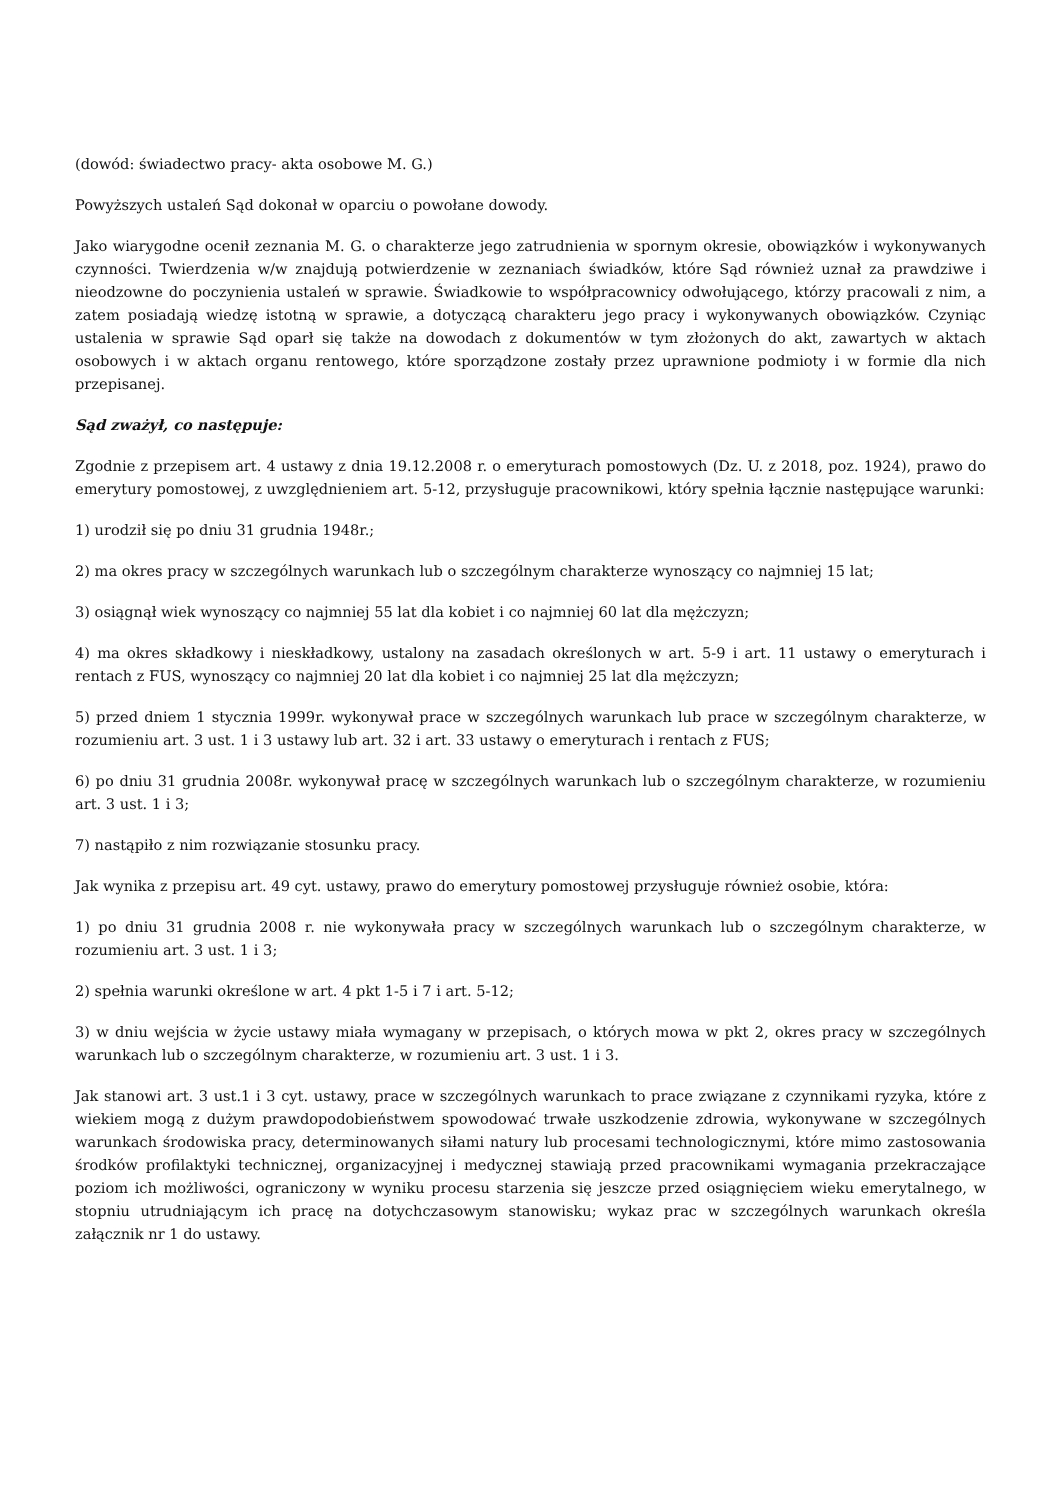(dowód: świadectwo pracy- akta osobowe M. G.)
Powyższych ustaleń Sąd dokonał w oparciu o powołane dowody.
Jako wiarygodne ocenił zeznania M. G. o charakterze jego zatrudnienia w spornym okresie, obowiązków i wykonywanych czynności. Twierdzenia w/w znajdują potwierdzenie w zeznaniach świadków, które Sąd również uznał za prawdziwe i nieodzowne do poczynienia ustaleń w sprawie. Świadkowie to współpracownicy odwołującego, którzy pracowali z nim, a zatem posiadają wiedzę istotną w sprawie, a dotyczącą charakteru jego pracy i wykonywanych obowiązków. Czyniąc ustalenia w sprawie Sąd oparł się także na dowodach z dokumentów w tym złożonych do akt, zawartych w aktach osobowych i w aktach organu rentowego, które sporządzone zostały przez uprawnione podmioty i w formie dla nich przepisanej.
Sąd zważył, co następuje:
Zgodnie z przepisem art. 4 ustawy z dnia 19.12.2008 r. o emeryturach pomostowych (Dz. U. z 2018, poz. 1924), prawo do emerytury pomostowej, z uwzględnieniem art. 5-12, przysługuje pracownikowi, który spełnia łącznie następujące warunki:
1) urodził się po dniu 31 grudnia 1948r.;
2) ma okres pracy w szczególnych warunkach lub o szczególnym charakterze wynoszący co najmniej 15 lat;
3) osiągnął wiek wynoszący co najmniej 55 lat dla kobiet i co najmniej 60 lat dla mężczyzn;
4) ma okres składkowy i nieskładkowy, ustalony na zasadach określonych w art. 5-9 i art. 11 ustawy o emeryturach i rentach z FUS, wynoszący co najmniej 20 lat dla kobiet i co najmniej 25 lat dla mężczyzn;
5) przed dniem 1 stycznia 1999r. wykonywał prace w szczególnych warunkach lub prace w szczególnym charakterze, w rozumieniu art. 3 ust. 1 i 3 ustawy lub art. 32 i art. 33 ustawy o emeryturach i rentach z FUS;
6) po dniu 31 grudnia 2008r. wykonywał pracę w szczególnych warunkach lub o szczególnym charakterze, w rozumieniu art. 3 ust. 1 i 3;
7) nastąpiło z nim rozwiązanie stosunku pracy.
Jak wynika z przepisu art. 49 cyt. ustawy, prawo do emerytury pomostowej przysługuje również osobie, która:
1) po dniu 31 grudnia 2008 r. nie wykonywała pracy w szczególnych warunkach lub o szczególnym charakterze, w rozumieniu art. 3 ust. 1 i 3;
2) spełnia warunki określone w art. 4 pkt 1-5 i 7 i art. 5-12;
3) w dniu wejścia w życie ustawy miała wymagany w przepisach, o których mowa w pkt 2, okres pracy w szczególnych warunkach lub o szczególnym charakterze, w rozumieniu art. 3 ust. 1 i 3.
Jak stanowi art. 3 ust.1 i 3 cyt. ustawy, prace w szczególnych warunkach to prace związane z czynnikami ryzyka, które z wiekiem mogą z dużym prawdopodobieństwem spowodować trwałe uszkodzenie zdrowia, wykonywane w szczególnych warunkach środowiska pracy, determinowanych siłami natury lub procesami technologicznymi, które mimo zastosowania środków profilaktyki technicznej, organizacyjnej i medycznej stawiają przed pracownikami wymagania przekraczające poziom ich możliwości, ograniczony w wyniku procesu starzenia się jeszcze przed osiągnięciem wieku emerytalnego, w stopniu utrudniającym ich pracę na dotychczasowym stanowisku; wykaz prac w szczególnych warunkach określa załącznik nr 1 do ustawy.